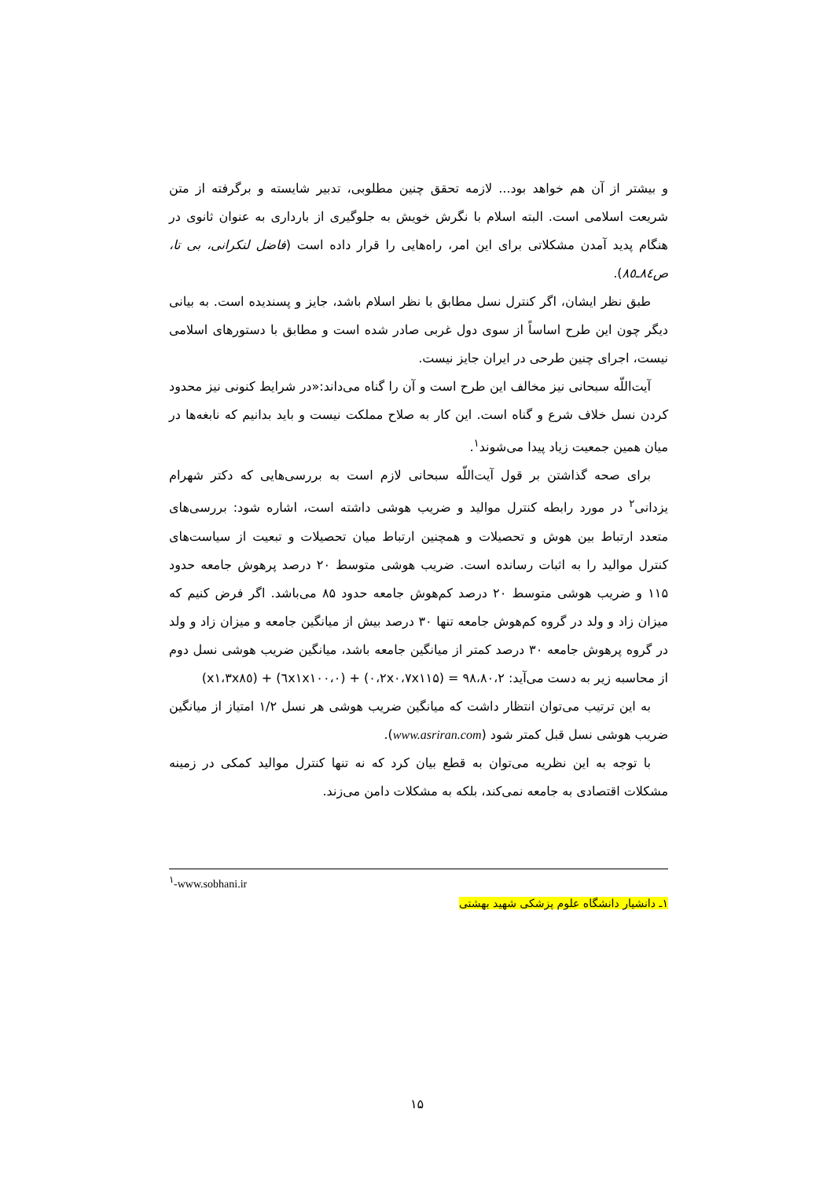و بیشتر از آن هم خواهد بود... لازمه تحقق چنین مطلوبی، تدبیر شایسته و برگرفته از متن شریعت اسلامی است. البته اسلام با نگرش خویش به جلوگیری از بارداری به عنوان ثانوی در هنگام پدید آمدن مشکلاتی برای این امر، راه‌هایی را قرار داده است (فاضل لنکرانی، بی تا، ص۸٤ـ۸٥).
طبق نظر ایشان، اگر کنترل نسل مطابق با نظر اسلام باشد، جایز و پسندیده است. به بیانی دیگر چون این طرح اساساً از سوی دول غربی صادر شده است و مطابق با دستورهای اسلامی نیست، اجرای چنین طرحی در ایران جایز نیست.
آیت‌اللّه سبحانی نیز مخالف این طرح است و آن را گناه می‌داند:«در شرایط کنونی نیز محدود کردن نسل خلاف شرع و گناه است. این کار به صلاح مملکت نیست و باید بدانیم که نابغه‌ها در میان همین جمعیت زیاد پیدا می‌شوند<sup>۱</sup>.
برای صحه گذاشتن بر قول آیت‌اللّه سبحانی لازم است به بررسی‌هایی که دکتر شهرام یزدانی<sup>۲</sup> در مورد رابطه کنترل موالید و ضریب هوشی داشته است، اشاره شود: بررسی‌های متعدد ارتباط بین هوش و تحصیلات و همچنین ارتباط میان تحصیلات و تبعیت از سیاست‌های کنترل موالید را به اثبات رسانده است. ضریب هوشی متوسط ۲۰ درصد پرهوش جامعه حدود ۱۱۵ و ضریب هوشی متوسط ۲۰ درصد کم‌هوش جامعه حدود ۸۵ می‌باشد. اگر فرض کنیم که میزان زاد و ولد در گروه کم‌هوش جامعه تنها ۳۰ درصد بیش از میانگین جامعه و میزان زاد و ولد در گروه پرهوش جامعه ۳۰ درصد کمتر از میانگین جامعه باشد، میانگین ضریب هوشی نسل دوم از محاسبه زیر به دست می‌آید: ۹۸،۸۰،۲ = (۰،۲x۰،۷x۱۱۵) + (۰،٦x۱x۱۰۰) + (x۱،۳x۸٥)
به این ترتیب می‌توان انتظار داشت که میانگین ضریب هوشی هر نسل ۱/۲ امتیاز از میانگین ضریب هوشی نسل قبل کمتر شود (www.asriran.com).
با توجه به این نظریه می‌توان به قطع بیان کرد که نه تنها کنترل موالید کمکی در زمینه مشکلات اقتصادی به جامعه نمی‌کند، بلکه به مشکلات دامن می‌زند.
<sup>۱</sup>-www.sobhani.ir
۱ـ دانشیار دانشگاه علوم پزشکی شهید بهشتی
۱۵